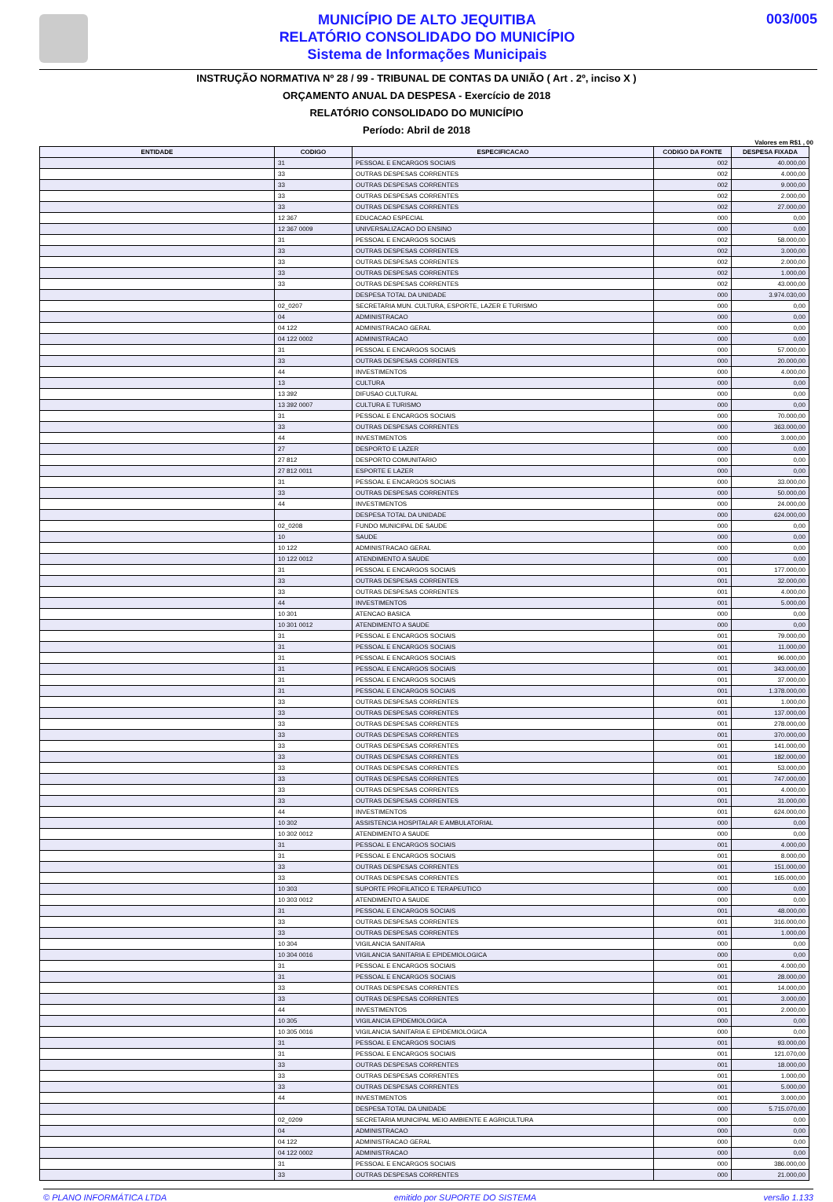MUNICÍPIO DE ALTO JEQUITIBA
RELATÓRIO CONSOLIDADO DO MUNICÍPIO
Sistema de Informações Municipais
003/005
INSTRUÇÃO NORMATIVA Nº 28 / 99 - TRIBUNAL DE CONTAS DA UNIÃO ( Art . 2º, inciso X )
ORÇAMENTO ANUAL DA DESPESA - Exercício de 2018
RELATÓRIO CONSOLIDADO DO MUNICÍPIO
Período: Abril de 2018
Valores em R$1 , 00
| ENTIDADE | CODIGO | ESPECIFICACAO | CODIGO DA FONTE | DESPESA FIXADA |
| --- | --- | --- | --- | --- |
| | 31 | PESSOAL E ENCARGOS SOCIAIS | 002 | 40.000,00 |
| | 33 | OUTRAS DESPESAS CORRENTES | 002 | 4.000,00 |
| | 33 | OUTRAS DESPESAS CORRENTES | 002 | 9.000,00 |
| | 33 | OUTRAS DESPESAS CORRENTES | 002 | 2.000,00 |
| | 33 | OUTRAS DESPESAS CORRENTES | 002 | 27.000,00 |
| | 12 367 | EDUCACAO ESPECIAL | 000 | 0,00 |
| | 12 367 0009 | UNIVERSALIZACAO DO ENSINO | 000 | 0,00 |
| | 31 | PESSOAL E ENCARGOS SOCIAIS | 002 | 58.000,00 |
| | 33 | OUTRAS DESPESAS CORRENTES | 002 | 3.000,00 |
| | 33 | OUTRAS DESPESAS CORRENTES | 002 | 2.000,00 |
| | 33 | OUTRAS DESPESAS CORRENTES | 002 | 1.000,00 |
| | 33 | OUTRAS DESPESAS CORRENTES | 002 | 43.000,00 |
| | | DESPESA TOTAL DA UNIDADE | 000 | 3.974.030,00 |
| | 02_0207 | SECRETARIA MUN. CULTURA, ESPORTE, LAZER E TURISMO | 000 | 0,00 |
| | 04 | ADMINISTRACAO | 000 | 0,00 |
| | 04 122 | ADMINISTRACAO GERAL | 000 | 0,00 |
| | 04 122 0002 | ADMINISTRACAO | 000 | 0,00 |
| | 31 | PESSOAL E ENCARGOS SOCIAIS | 000 | 57.000,00 |
| | 33 | OUTRAS DESPESAS CORRENTES | 000 | 20.000,00 |
| | 44 | INVESTIMENTOS | 000 | 4.000,00 |
| | 13 | CULTURA | 000 | 0,00 |
| | 13 392 | DIFUSAO CULTURAL | 000 | 0,00 |
| | 13 392 0007 | CULTURA E TURISMO | 000 | 0,00 |
| | 31 | PESSOAL E ENCARGOS SOCIAIS | 000 | 70.000,00 |
| | 33 | OUTRAS DESPESAS CORRENTES | 000 | 363.000,00 |
| | 44 | INVESTIMENTOS | 000 | 3.000,00 |
| | 27 | DESPORTO E LAZER | 000 | 0,00 |
| | 27 812 | DESPORTO COMUNITARIO | 000 | 0,00 |
| | 27 812 0011 | ESPORTE E LAZER | 000 | 0,00 |
| | 31 | PESSOAL E ENCARGOS SOCIAIS | 000 | 33.000,00 |
| | 33 | OUTRAS DESPESAS CORRENTES | 000 | 50.000,00 |
| | 44 | INVESTIMENTOS | 000 | 24.000,00 |
| | | DESPESA TOTAL DA UNIDADE | 000 | 624.000,00 |
| | 02_0208 | FUNDO MUNICIPAL DE SAUDE | 000 | 0,00 |
| | 10 | SAUDE | 000 | 0,00 |
| | 10 122 | ADMINISTRACAO GERAL | 000 | 0,00 |
| | 10 122 0012 | ATENDIMENTO A SAUDE | 000 | 0,00 |
| | 31 | PESSOAL E ENCARGOS SOCIAIS | 001 | 177.000,00 |
| | 33 | OUTRAS DESPESAS CORRENTES | 001 | 32.000,00 |
| | 33 | OUTRAS DESPESAS CORRENTES | 001 | 4.000,00 |
| | 44 | INVESTIMENTOS | 001 | 5.000,00 |
| | 10 301 | ATENCAO BASICA | 000 | 0,00 |
| | 10 301 0012 | ATENDIMENTO A SAUDE | 000 | 0,00 |
| | 31 | PESSOAL E ENCARGOS SOCIAIS | 001 | 79.000,00 |
| | 31 | PESSOAL E ENCARGOS SOCIAIS | 001 | 11.000,00 |
| | 31 | PESSOAL E ENCARGOS SOCIAIS | 001 | 96.000,00 |
| | 31 | PESSOAL E ENCARGOS SOCIAIS | 001 | 343.000,00 |
| | 31 | PESSOAL E ENCARGOS SOCIAIS | 001 | 37.000,00 |
| | 31 | PESSOAL E ENCARGOS SOCIAIS | 001 | 1.378.000,00 |
| | 33 | OUTRAS DESPESAS CORRENTES | 001 | 1.000,00 |
| | 33 | OUTRAS DESPESAS CORRENTES | 001 | 137.000,00 |
| | 33 | OUTRAS DESPESAS CORRENTES | 001 | 278.000,00 |
| | 33 | OUTRAS DESPESAS CORRENTES | 001 | 370.000,00 |
| | 33 | OUTRAS DESPESAS CORRENTES | 001 | 141.000,00 |
| | 33 | OUTRAS DESPESAS CORRENTES | 001 | 182.000,00 |
| | 33 | OUTRAS DESPESAS CORRENTES | 001 | 53.000,00 |
| | 33 | OUTRAS DESPESAS CORRENTES | 001 | 747.000,00 |
| | 33 | OUTRAS DESPESAS CORRENTES | 001 | 4.000,00 |
| | 33 | OUTRAS DESPESAS CORRENTES | 001 | 31.000,00 |
| | 44 | INVESTIMENTOS | 001 | 624.000,00 |
| | 10 302 | ASSISTENCIA HOSPITALAR E AMBULATORIAL | 000 | 0,00 |
| | 10 302 0012 | ATENDIMENTO A SAUDE | 000 | 0,00 |
| | 31 | PESSOAL E ENCARGOS SOCIAIS | 001 | 4.000,00 |
| | 31 | PESSOAL E ENCARGOS SOCIAIS | 001 | 8.000,00 |
| | 33 | OUTRAS DESPESAS CORRENTES | 001 | 151.000,00 |
| | 33 | OUTRAS DESPESAS CORRENTES | 001 | 165.000,00 |
| | 10 303 | SUPORTE PROFILATICO E TERAPEUTICO | 000 | 0,00 |
| | 10 303 0012 | ATENDIMENTO A SAUDE | 000 | 0,00 |
| | 31 | PESSOAL E ENCARGOS SOCIAIS | 001 | 48.000,00 |
| | 33 | OUTRAS DESPESAS CORRENTES | 001 | 316.000,00 |
| | 33 | OUTRAS DESPESAS CORRENTES | 001 | 1.000,00 |
| | 10 304 | VIGILANCIA SANITARIA | 000 | 0,00 |
| | 10 304 0016 | VIGILANCIA SANITARIA E EPIDEMIOLOGICA | 000 | 0,00 |
| | 31 | PESSOAL E ENCARGOS SOCIAIS | 001 | 4.000,00 |
| | 31 | PESSOAL E ENCARGOS SOCIAIS | 001 | 28.000,00 |
| | 33 | OUTRAS DESPESAS CORRENTES | 001 | 14.000,00 |
| | 33 | OUTRAS DESPESAS CORRENTES | 001 | 3.000,00 |
| | 44 | INVESTIMENTOS | 001 | 2.000,00 |
| | 10 305 | VIGILANCIA EPIDEMIOLOGICA | 000 | 0,00 |
| | 10 305 0016 | VIGILANCIA SANITARIA E EPIDEMIOLOGICA | 000 | 0,00 |
| | 31 | PESSOAL E ENCARGOS SOCIAIS | 001 | 93.000,00 |
| | 31 | PESSOAL E ENCARGOS SOCIAIS | 001 | 121.070,00 |
| | 33 | OUTRAS DESPESAS CORRENTES | 001 | 18.000,00 |
| | 33 | OUTRAS DESPESAS CORRENTES | 001 | 1.000,00 |
| | 33 | OUTRAS DESPESAS CORRENTES | 001 | 5.000,00 |
| | 44 | INVESTIMENTOS | 001 | 3.000,00 |
| | | DESPESA TOTAL DA UNIDADE | 000 | 5.715.070,00 |
| | 02_0209 | SECRETARIA MUNICIPAL MEIO AMBIENTE E AGRICULTURA | 000 | 0,00 |
| | 04 | ADMINISTRACAO | 000 | 0,00 |
| | 04 122 | ADMINISTRACAO GERAL | 000 | 0,00 |
| | 04 122 0002 | ADMINISTRACAO | 000 | 0,00 |
| | 31 | PESSOAL E ENCARGOS SOCIAIS | 000 | 386.000,00 |
| | 33 | OUTRAS DESPESAS CORRENTES | 000 | 21.000,00 |
© PLANO INFORMÁTICA LTDA emitido por SUPORTE DO SISTEMA versão 1.133